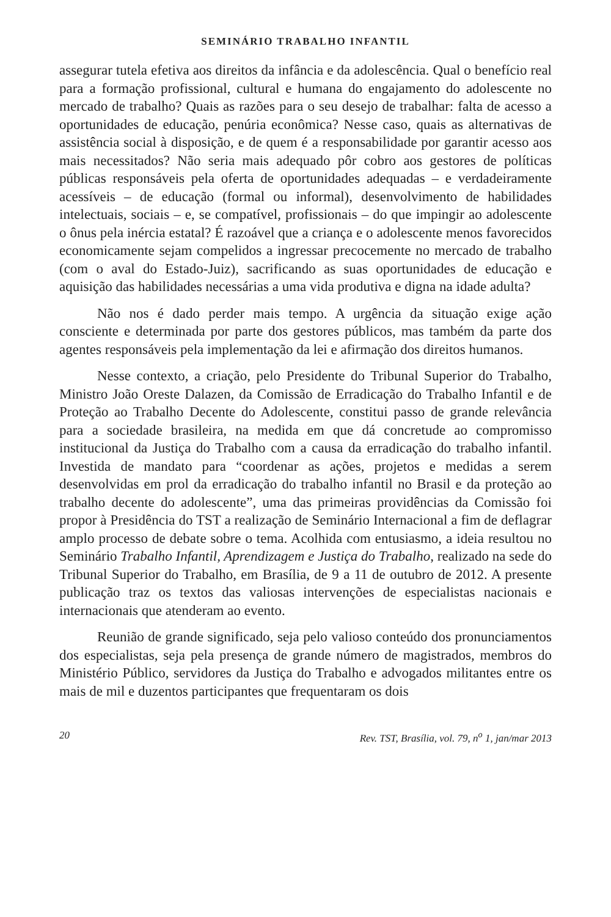SEMINÁRIO TRABALHO INFANTIL
assegurar tutela efetiva aos direitos da infância e da adolescência. Qual o benefício real para a formação profissional, cultural e humana do engajamento do adolescente no mercado de trabalho? Quais as razões para o seu desejo de trabalhar: falta de acesso a oportunidades de educação, penúria econômica? Nesse caso, quais as alternativas de assistência social à disposição, e de quem é a responsabilidade por garantir acesso aos mais necessitados? Não seria mais adequado pôr cobro aos gestores de políticas públicas responsáveis pela oferta de oportunidades adequadas – e verdadeiramente acessíveis – de educação (formal ou informal), desenvolvimento de habilidades intelectuais, sociais – e, se compatível, profissionais – do que impingir ao adolescente o ônus pela inércia estatal? É razoável que a criança e o adolescente menos favorecidos economicamente sejam compelidos a ingressar precocemente no mercado de trabalho (com o aval do Estado-Juiz), sacrificando as suas oportunidades de educação e aquisição das habilidades necessárias a uma vida produtiva e digna na idade adulta?
Não nos é dado perder mais tempo. A urgência da situação exige ação consciente e determinada por parte dos gestores públicos, mas também da parte dos agentes responsáveis pela implementação da lei e afirmação dos direitos humanos.
Nesse contexto, a criação, pelo Presidente do Tribunal Superior do Trabalho, Ministro João Oreste Dalazen, da Comissão de Erradicação do Trabalho Infantil e de Proteção ao Trabalho Decente do Adolescente, constitui passo de grande relevância para a sociedade brasileira, na medida em que dá concretude ao compromisso institucional da Justiça do Trabalho com a causa da erradicação do trabalho infantil. Investida de mandato para “coordenar as ações, projetos e medidas a serem desenvolvidas em prol da erradicação do trabalho infantil no Brasil e da proteção ao trabalho decente do adolescente”, uma das primeiras providências da Comissão foi propor à Presidência do TST a realização de Seminário Internacional a fim de deflagrar amplo processo de debate sobre o tema. Acolhida com entusiasmo, a ideia resultou no Seminário Trabalho Infantil, Aprendizagem e Justiça do Trabalho, realizado na sede do Tribunal Superior do Trabalho, em Brasília, de 9 a 11 de outubro de 2012. A presente publicação traz os textos das valiosas intervenções de especialistas nacionais e internacionais que atenderam ao evento.
Reunião de grande significado, seja pelo valioso conteúdo dos pronunciamentos dos especialistas, seja pela presença de grande número de magistrados, membros do Ministério Público, servidores da Justiça do Trabalho e advogados militantes entre os mais de mil e duzentos participantes que frequentaram os dois
20 Rev. TST, Brasília, vol. 79, n<sup>o</sup> 1, jan/mar 2013